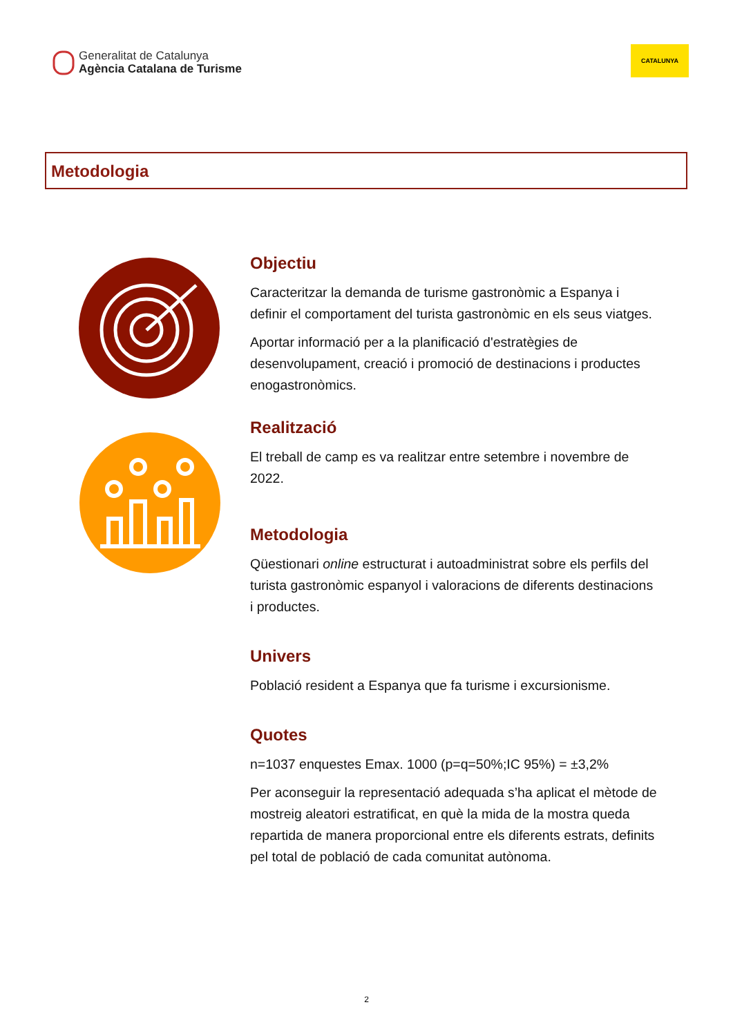Generalitat de Catalunya
Agència Catalana de Turisme
CATALUNYA
Metodologia
Objectiu
Caracteritzar la demanda de turisme gastronòmic a Espanya i definir el comportament del turista gastronòmic en els seus viatges.
Aportar informació per a la planificació d'estratègies de desenvolupament, creació i promoció de destinacions i productes enogastronòmics.
Realització
El treball de camp es va realitzar entre setembre i novembre de 2022.
Metodologia
Qüestionari online estructurat i autoadministrat sobre els perfils del turista gastronòmic espanyol i valoracions de diferents destinacions i productes.
Univers
Població resident a Espanya que fa turisme i excursionisme.
Quotes
n=1037 enquestes Emax. 1000 (p=q=50%;IC 95%) = ±3,2%
Per aconseguir la representació adequada s’ha aplicat el mètode de mostreig aleatori estratificat, en què la mida de la mostra queda repartida de manera proporcional entre els diferents estrats, definits pel total de població de cada comunitat autònoma.
2